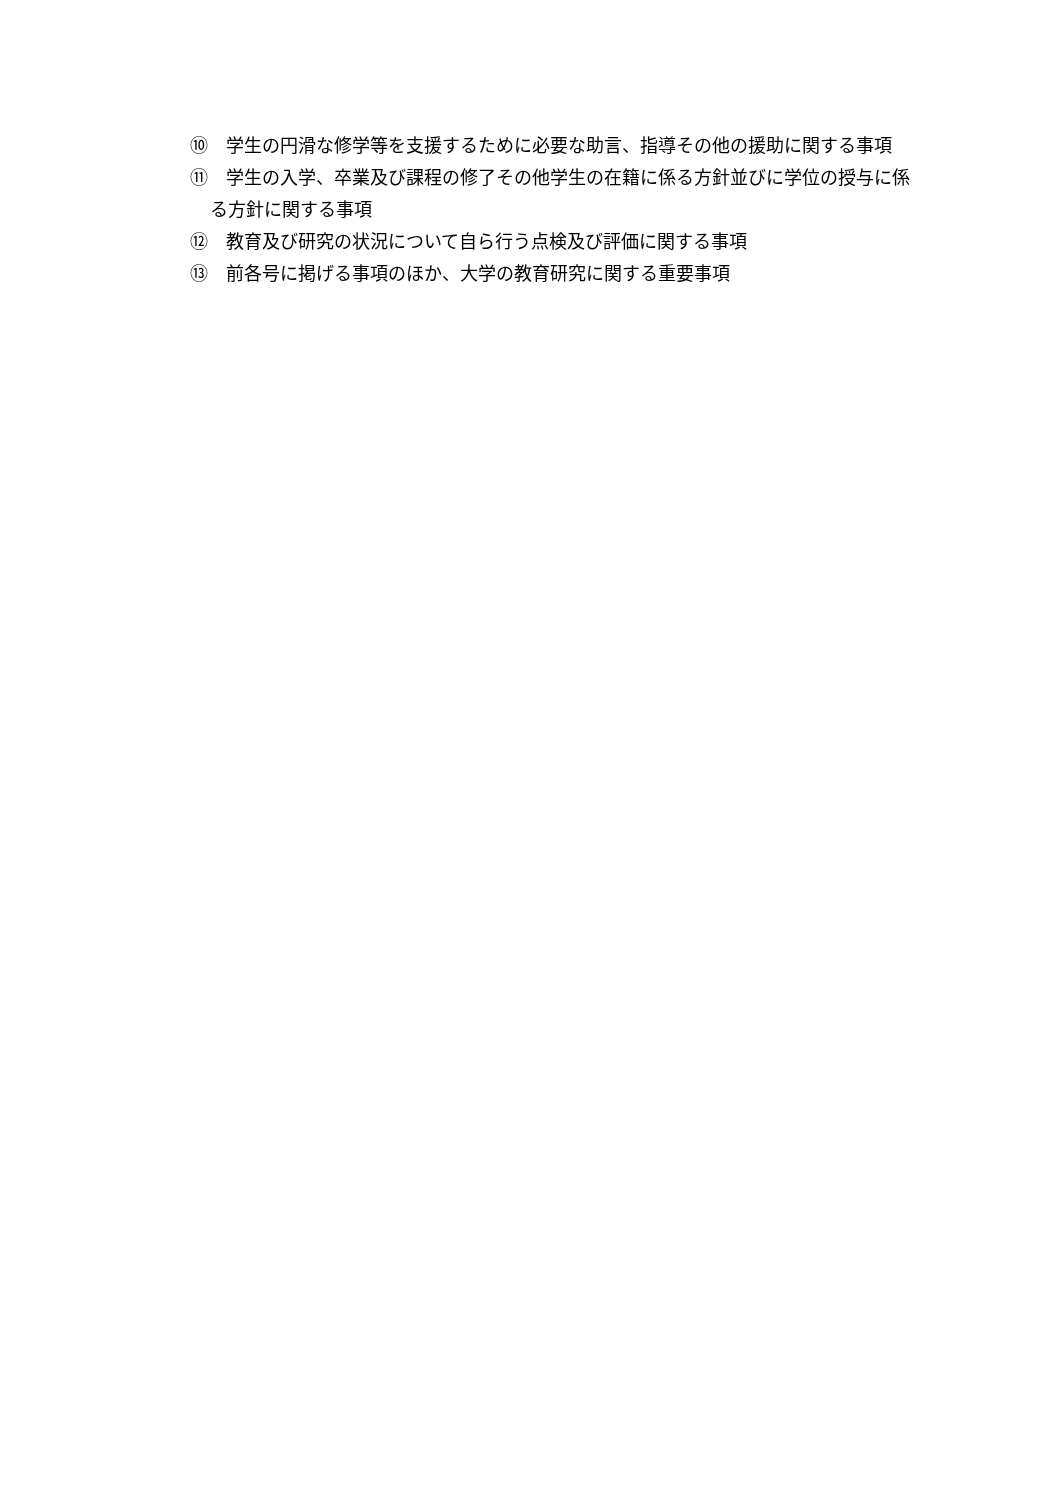⑩　学生の円滑な修学等を支援するために必要な助言、指導その他の援助に関する事項
⑪　学生の入学、卒業及び課程の修了その他学生の在籍に係る方針並びに学位の授与に係る方針に関する事項
⑫　教育及び研究の状況について自ら行う点検及び評価に関する事項
⑬　前各号に掲げる事項のほか、大学の教育研究に関する重要事項